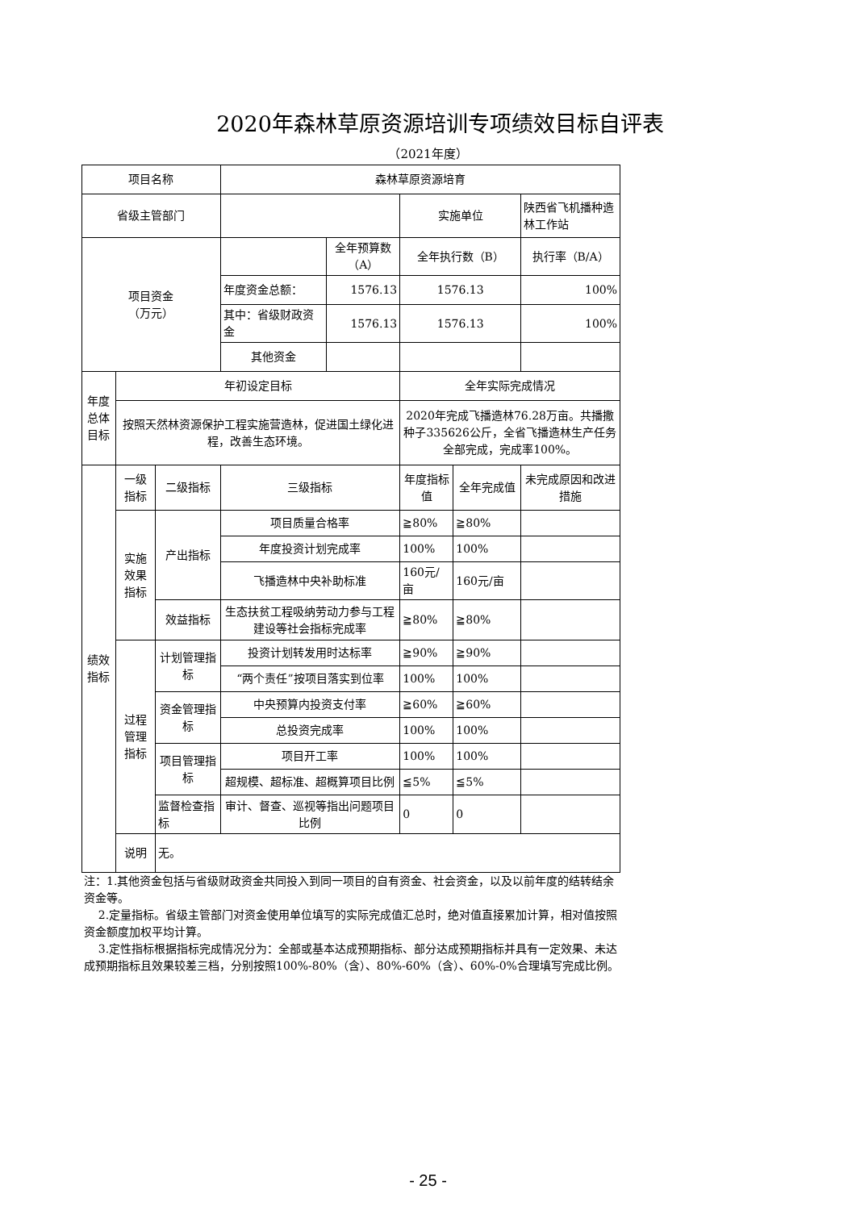2020年森林草原资源培训专项绩效目标自评表
（2021年度）
| 项目名称 | | | 森林草原资源培育 | | | | |
| 省级主管部门 | | | | | 实施单位 | | 陕西省飞机播种造林工作站 |
| 项目资金 （万元） | | | | 全年预算数（A） | 全年执行数（B） | | 执行率（B/A） |
| | | | 年度资金总额： | 1576.13 | 1576.13 | | 100% |
| | | | 其中：省级财政资金 | 1576.13 | 1576.13 | | 100% |
| | | | 其他资金 | | | | |
| 年度总体目标 | 年初设定目标 | | | | 全年实际完成情况 | | |
| | 按照天然林资源保护工程实施营造林，促进国土绿化进程，改善生态环境。 | | | | 2020年完成飞播造林76.28万亩。共播撒种子335626公斤，全省飞播造林生产任务全部完成，完成率100%。 | | |
| 绩效指标 | 一级指标 | 二级指标 | 三级指标 | | 年度指标值 | 全年完成值 | 未完成原因和改进措施 |
| | 实施效果指标 | 产出指标 | 项目质量合格率 | | ≧80% | ≧80% | |
| | | | 年度投资计划完成率 | | 100% | 100% | |
| | | | 飞播造林中央补助标准 | | 160元/亩 | 160元/亩 | |
| | | 效益指标 | 生态扶贫工程吸纳劳动力参与工程建设等社会指标完成率 | | ≧80% | ≧80% | |
| | 过程管理指标 | 计划管理指标 | 投资计划转发用时达标率 | | ≧90% | ≧90% | |
| | | | “两个责任”按项目落实到位率 | | 100% | 100% | |
| | | 资金管理指标 | 中央预算内投资支付率 | | ≧60% | ≧60% | |
| | | | 总投资完成率 | | 100% | 100% | |
| | | 项目管理指标 | 项目开工率 | | 100% | 100% | |
| | | | 超规模、超标准、超概算项目比例 | | ≦5% | ≦5% | |
| | | 监督检查指标 | 审计、督查、巡视等指出问题项目比例 | | 0 | 0 | |
| | 说明 | 无。 | | | | | |
注：1.其他资金包括与省级财政资金共同投入到同一项目的自有资金、社会资金，以及以前年度的结转结余资金等。
2.定量指标。省级主管部门对资金使用单位填写的实际完成值汇总时，绝对值直接累加计算，相对值按照资金额度加权平均计算。
3.定性指标根据指标完成情况分为：全部或基本达成预期指标、部分达成预期指标并具有一定效果、未达成预期指标且效果较差三档，分别按照100%-80%（含）、80%-60%（含）、60%-0%合理填写完成比例。
- 25 -